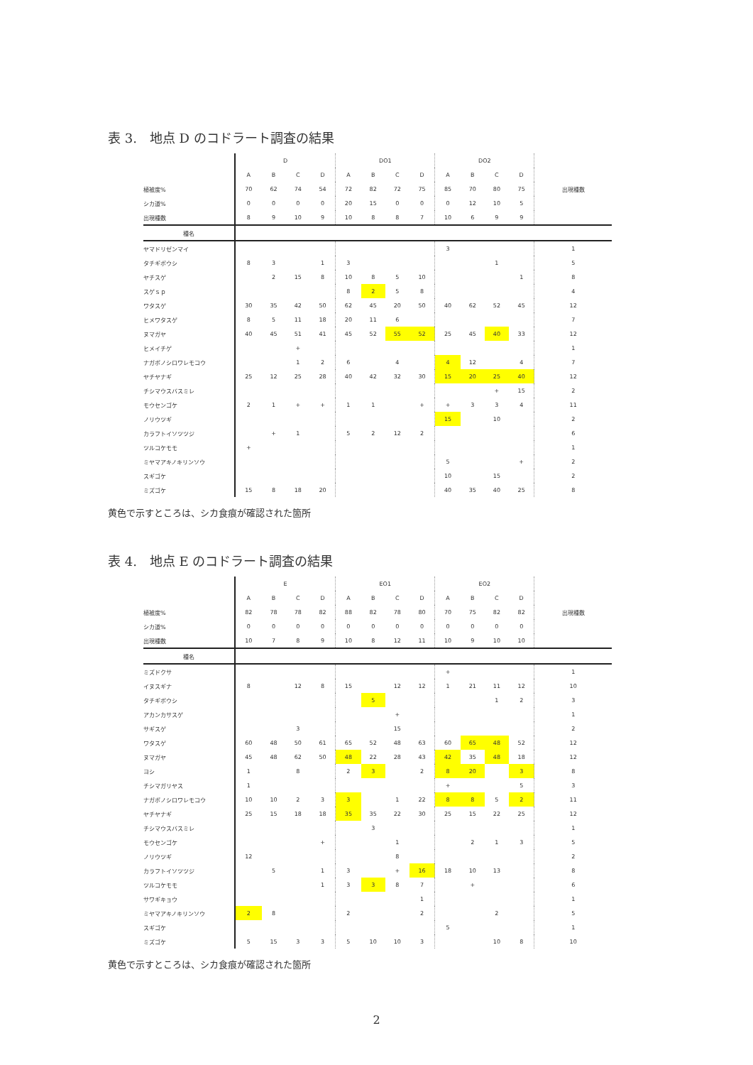表 3.　地点 D のコドラート調査の結果
| | D | | | | DO1 | | | | DO2 | | | | 出現種数 |
| | A | B | C | D | A | B | C | D | A | B | C | D | |
| 植被度% | 70 | 62 | 74 | 54 | 72 | 82 | 72 | 75 | 85 | 70 | 80 | 75 | |
| シカ道% | 0 | 0 | 0 | 0 | 20 | 15 | 0 | 0 | 0 | 12 | 10 | 5 | |
| 出現種数 | 8 | 9 | 10 | 9 | 10 | 8 | 8 | 7 | 10 | 6 | 9 | 9 | |
| 種名 | | | | | | | | | | | | | |
| ヤマドリゼンマイ | | | | | | | | | 3 | | | | 1 |
| タチギボウシ | 8 | 3 | | 1 | 3 | | | | | | 1 | | 5 |
| ヤチスゲ | | 2 | 15 | 8 | 10 | 8 | 5 | 10 | | | | 1 | 8 |
| スゲｓｐ | | | | | 8 | 2 | 5 | 8 | | | | | 4 |
| ワタスゲ | 30 | 35 | 42 | 50 | 62 | 45 | 20 | 50 | 40 | 62 | 52 | 45 | 12 |
| ヒメワタスゲ | 8 | 5 | 11 | 18 | 20 | 11 | 6 | | | | | | 7 |
| ヌマガヤ | 40 | 45 | 51 | 41 | 45 | 52 | 55 | 52 | 25 | 45 | 40 | 33 | 12 |
| ヒメイチゲ | | | + | | | | | | | | | | 1 |
| ナガボノシロワレモコウ | | | 1 | 2 | 6 | | 4 | | 4 | 12 | | 4 | 7 |
| ヤチヤナギ | 25 | 12 | 25 | 28 | 40 | 42 | 32 | 30 | 15 | 20 | 25 | 40 | 12 |
| チシマウスバスミレ | | | | | | | | | | | + | 15 | 2 |
| モウセンゴケ | 2 | 1 | + | + | 1 | 1 | | + | + | 3 | 3 | 4 | 11 |
| ノリウツギ | | | | | | | | | 15 | | 10 | | 2 |
| カラフトイソツツジ | | + | 1 | | 5 | 2 | 12 | 2 | | | | | 6 |
| ツルコケモモ | + | | | | | | | | | | | | 1 |
| ミヤマアキノキリンソウ | | | | | | | | | 5 | | | + | 2 |
| スギゴケ | | | | | | | | | 10 | | 15 | | 2 |
| ミズゴケ | 15 | 8 | 18 | 20 | | | | | 40 | 35 | 40 | 25 | 8 |
黄色で示すところは、シカ食痕が確認された箇所
表 4.　地点 E のコドラート調査の結果
| | E | | | | EO1 | | | | EO2 | | | | 出現種数 |
| | A | B | C | D | A | B | C | D | A | B | C | D | |
| 植被度% | 82 | 78 | 78 | 82 | 88 | 82 | 78 | 80 | 70 | 75 | 82 | 82 | |
| シカ道% | 0 | 0 | 0 | 0 | 0 | 0 | 0 | 0 | 0 | 0 | 0 | 0 | |
| 出現種数 | 10 | 7 | 8 | 9 | 10 | 8 | 12 | 11 | 10 | 9 | 10 | 10 | |
| 種名 | | | | | | | | | | | | | |
| ミズドクサ | | | | | | | | | + | | | | 1 |
| イヌスギナ | 8 | | 12 | 8 | 15 | | 12 | 12 | 1 | 21 | 11 | 12 | 10 |
| タチギボウシ | | | | | | 5 | | | | | 1 | 2 | 3 |
| アカンカサスゲ | | | | | | | + | | | | | | 1 |
| サギスゲ | | | 3 | | | | 15 | | | | | | 2 |
| ワタスゲ | 60 | 48 | 50 | 61 | 65 | 52 | 48 | 63 | 60 | 65 | 48 | 52 | 12 |
| ヌマガヤ | 45 | 48 | 62 | 50 | 48 | 22 | 28 | 43 | 42 | 35 | 48 | 18 | 12 |
| ヨシ | 1 | | 8 | | 2 | 3 | | 2 | 8 | 20 | | 3 | 8 |
| チシマガリヤス | 1 | | | | | | | | + | | | 5 | 3 |
| ナガボノシロワレモコウ | 10 | 10 | 2 | 3 | 3 | | 1 | 22 | 8 | 8 | 5 | 2 | 11 |
| ヤチヤナギ | 25 | 15 | 18 | 18 | 35 | 35 | 22 | 30 | 25 | 15 | 22 | 25 | 12 |
| チシマウスバスミレ | | | | | | 3 | | | | | | | 1 |
| モウセンゴケ | | | | + | | | 1 | | | 2 | 1 | 3 | 5 |
| ノリウツギ | 12 | | | | | | 8 | | | | | | 2 |
| カラフトイソツツジ | | 5 | | 1 | 3 | | + | 16 | 18 | 10 | 13 | | 8 |
| ツルコケモモ | | | | 1 | 3 | 3 | 8 | 7 | | + | | | 6 |
| サワギキョウ | | | | | | | | 1 | | | | | 1 |
| ミヤマアキノキリンソウ | 2 | 8 | | | 2 | | | 2 | | | 2 | | 5 |
| スギゴケ | | | | | | | | | 5 | | | | 1 |
| ミズゴケ | 5 | 15 | 3 | 3 | 5 | 10 | 10 | 3 | | | 10 | 8 | 10 |
黄色で示すところは、シカ食痕が確認された箇所
2